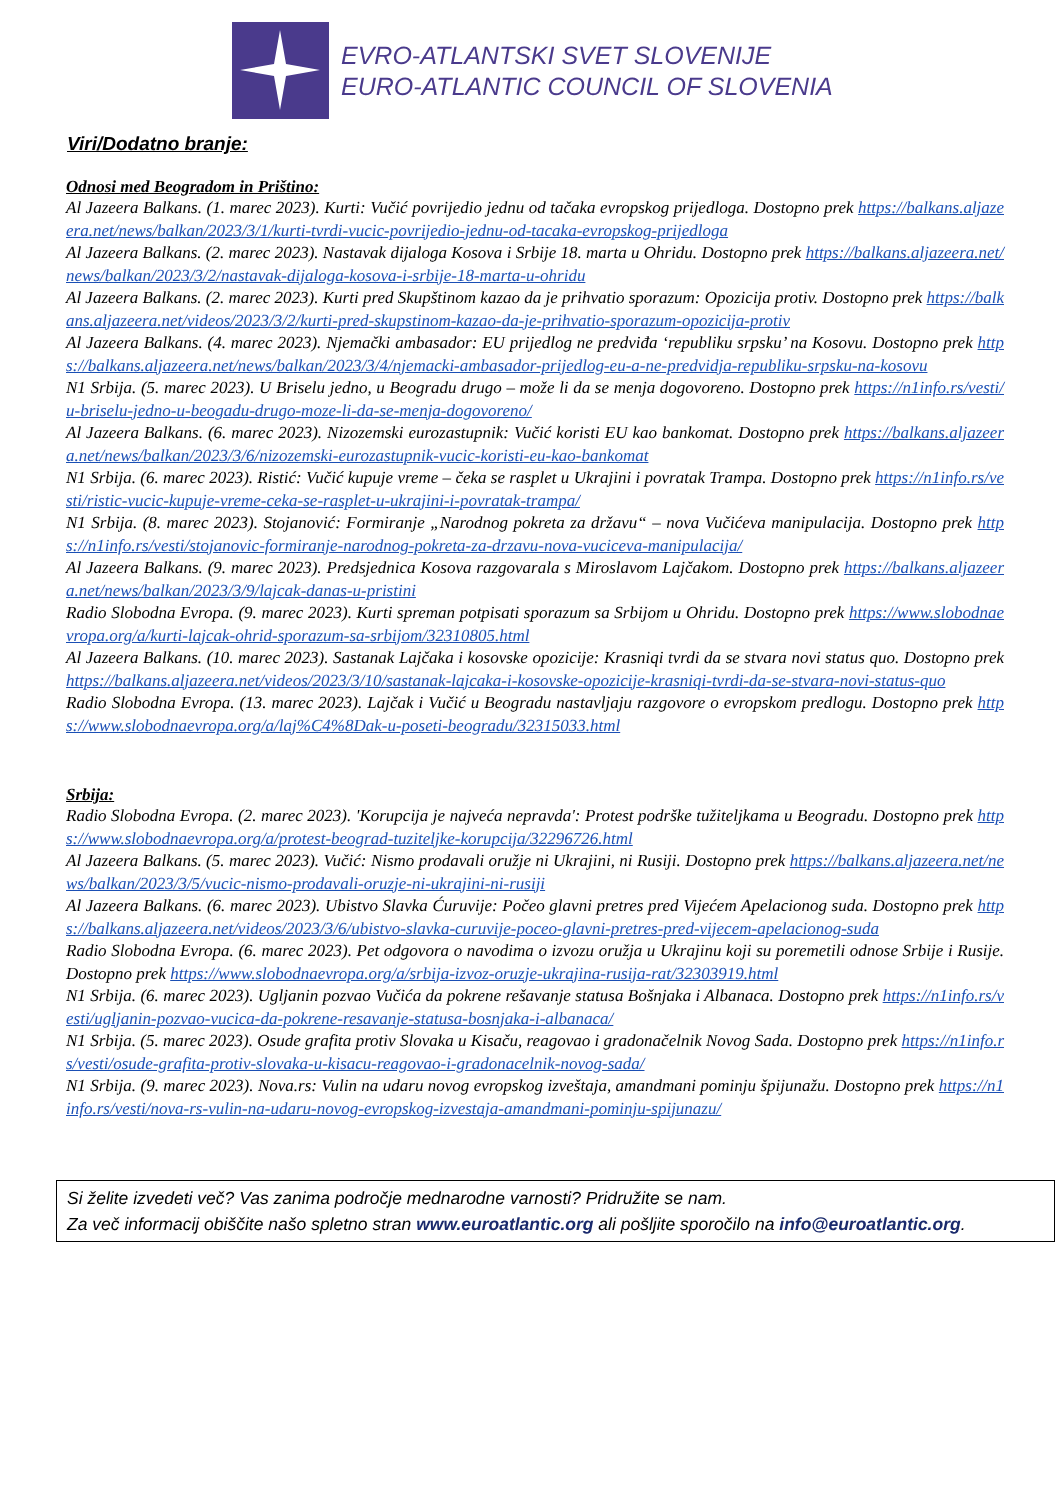EVRO-ATLANTSKI SVET SLOVENIJE
EURO-ATLANTIC COUNCIL OF SLOVENIA
Viri/Dodatno branje:
Odnosi med Beogradom in Prištino:
Al Jazeera Balkans. (1. marec 2023). Kurti: Vučić povrijedio jednu od tačaka evropskog prijedloga. Dostopno prek https://balkans.aljazeera.net/news/balkan/2023/3/1/kurti-tvrdi-vucic-povrijedio-jednu-od-tacaka-evropskog-prijedloga
Al Jazeera Balkans. (2. marec 2023). Nastavak dijaloga Kosova i Srbije 18. marta u Ohridu. Dostopno prek https://balkans.aljazeera.net/news/balkan/2023/3/2/nastavak-dijaloga-kosova-i-srbije-18-marta-u-ohridu
Al Jazeera Balkans. (2. marec 2023). Kurti pred Skupštinom kazao da je prihvatio sporazum: Opozicija protiv. Dostopno prek https://balkans.aljazeera.net/videos/2023/3/2/kurti-pred-skupstinom-kazao-da-je-prihvatio-sporazum-opozicija-protiv
Al Jazeera Balkans. (4. marec 2023). Njemački ambasador: EU prijedlog ne predviđa ‘republiku srpsku’ na Kosovu. Dostopno prek https://balkans.aljazeera.net/news/balkan/2023/3/4/njemacki-ambasador-prijedlog-eu-a-ne-predvidja-republiku-srpsku-na-kosovu
N1 Srbija. (5. marec 2023). U Briselu jedno, u Beogradu drugo – može li da se menja dogovoreno. Dostopno prek https://n1info.rs/vesti/u-briselu-jedno-u-beogadu-drugo-moze-li-da-se-menja-dogovoreno/
Al Jazeera Balkans. (6. marec 2023). Nizozemski eurozastupnik: Vučić koristi EU kao bankomat. Dostopno prek https://balkans.aljazeera.net/news/balkan/2023/3/6/nizozemski-eurozastupnik-vucic-koristi-eu-kao-bankomat
N1 Srbija. (6. marec 2023). Ristić: Vučić kupuje vreme – čeka se rasplet u Ukrajini i povratak Trampa. Dostopno prek https://n1info.rs/vesti/ristic-vucic-kupuje-vreme-ceka-se-rasplet-u-ukrajini-i-povratak-trampa/
N1 Srbija. (8. marec 2023). Stojanović: Formiranje „Narodnog pokreta za državu“ – nova Vučićeva manipulacija. Dostopno prek https://n1info.rs/vesti/stojanovic-formiranje-narodnog-pokreta-za-drzavu-nova-vuciceva-manipulacija/
Al Jazeera Balkans. (9. marec 2023). Predsjednica Kosova razgovarala s Miroslavom Lajčakom. Dostopno prek https://balkans.aljazeera.net/news/balkan/2023/3/9/lajcak-danas-u-pristini
Radio Slobodna Evropa. (9. marec 2023). Kurti spreman potpisati sporazum sa Srbijom u Ohridu. Dostopno prek https://www.slobodnaevropa.org/a/kurti-lajcak-ohrid-sporazum-sa-srbijom/32310805.html
Al Jazeera Balkans. (10. marec 2023). Sastanak Lajčaka i kosovske opozicije: Krasniqi tvrdi da se stvara novi status quo. Dostopno prek https://balkans.aljazeera.net/videos/2023/3/10/sastanak-lajcaka-i-kosovske-opozicije-krasniqi-tvrdi-da-se-stvara-novi-status-quo
Radio Slobodna Evropa. (13. marec 2023). Lajčak i Vučić u Beogradu nastavljaju razgovore o evropskom predlogu. Dostopno prek https://www.slobodnaevropa.org/a/laj%C4%8Dak-u-poseti-beogradu/32315033.html
Srbija:
Radio Slobodna Evropa. (2. marec 2023). 'Korupcija je najveća nepravda': Protest podrške tužiteljkama u Beogradu. Dostopno prek https://www.slobodnaevropa.org/a/protest-beograd-tuziteljke-korupcija/32296726.html
Al Jazeera Balkans. (5. marec 2023). Vučić: Nismo prodavali oružje ni Ukrajini, ni Rusiji. Dostopno prek https://balkans.aljazeera.net/news/balkan/2023/3/5/vucic-nismo-prodavali-oruzje-ni-ukrajini-ni-rusiji
Al Jazeera Balkans. (6. marec 2023). Ubistvo Slavka Ćuruvije: Počeo glavni pretres pred Vijećem Apelacionog suda. Dostopno prek https://balkans.aljazeera.net/videos/2023/3/6/ubistvo-slavka-curuvije-poceo-glavni-pretres-pred-vijecem-apelacionog-suda
Radio Slobodna Evropa. (6. marec 2023). Pet odgovora o navodima o izvozu oružja u Ukrajinu koji su poremetili odnose Srbije i Rusije. Dostopno prek https://www.slobodnaevropa.org/a/srbija-izvoz-oruzje-ukrajina-rusija-rat/32303919.html
N1 Srbija. (6. marec 2023). Ugljanin pozvao Vučića da pokrene rešavanje statusa Bošnjaka i Albanaca. Dostopno prek https://n1info.rs/vesti/ugljanin-pozvao-vucica-da-pokrene-resavanje-statusa-bosnjaka-i-albanaca/
N1 Srbija. (5. marec 2023). Osude grafita protiv Slovaka u Kisaču, reagovao i gradonačelnik Novog Sada. Dostopno prek https://n1info.rs/vesti/osude-grafita-protiv-slovaka-u-kisacu-reagovao-i-gradonacelnik-novog-sada/
N1 Srbija. (9. marec 2023). Nova.rs: Vulin na udaru novog evropskog izveštaja, amandmani pominju špijunažu. Dostopno prek https://n1info.rs/vesti/nova-rs-vulin-na-udaru-novog-evropskog-izvestaja-amandmani-pominju-spijunazu/
Si želite izvedeti več? Vas zanima področje mednarodne varnosti? Pridružite se nam.
Za več informacij obiščite našo spletno stran www.euroatlantic.org ali pošljite sporočilo na info@euroatlantic.org.